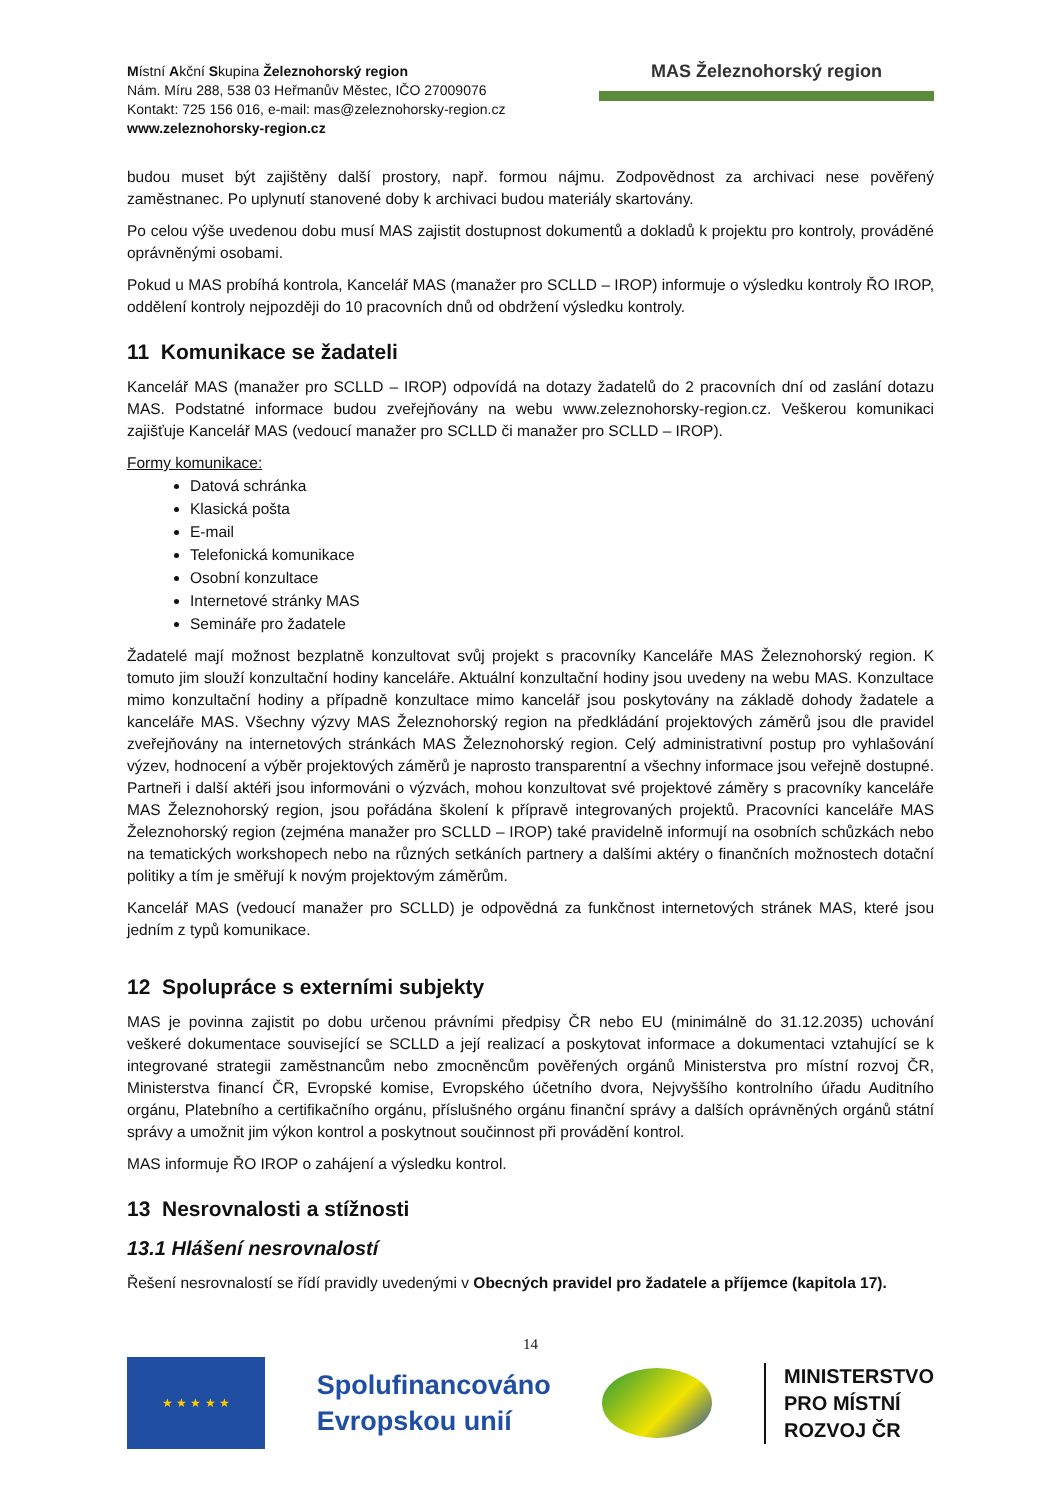Místní Akční Skupina Železnohorský region
Nám. Míru 288, 538 03 Heřmanův Městec, IČO 27009076
Kontakt: 725 156 016, e-mail: mas@zeleznohorsky-region.cz
www.zeleznohorsky-region.cz
MAS Železnohorský region
budou muset být zajištěny další prostory, např. formou nájmu. Zodpovědnost za archivaci nese pověřený zaměstnanec. Po uplynutí stanovené doby k archivaci budou materiály skartovány.
Po celou výše uvedenou dobu musí MAS zajistit dostupnost dokumentů a dokladů k projektu pro kontroly, prováděné oprávněnými osobami.
Pokud u MAS probíhá kontrola, Kancelář MAS (manažer pro SCLLD – IROP) informuje o výsledku kontroly ŘO IROP, oddělení kontroly nejpozději do 10 pracovních dnů od obdržení výsledku kontroly.
11 Komunikace se žadateli
Kancelář MAS (manažer pro SCLLD – IROP) odpovídá na dotazy žadatelů do 2 pracovních dní od zaslání dotazu MAS. Podstatné informace budou zveřejňovány na webu www.zeleznohorsky-region.cz. Veškerou komunikaci zajišťuje Kancelář MAS (vedoucí manažer pro SCLLD či manažer pro SCLLD – IROP).
Formy komunikace:
Datová schránka
Klasická pošta
E-mail
Telefonická komunikace
Osobní konzultace
Internetové stránky MAS
Semináře pro žadatele
Žadatelé mají možnost bezplatně konzultovat svůj projekt s pracovníky Kanceláře MAS Železnohorský region. K tomuto jim slouží konzultační hodiny kanceláře. Aktuální konzultační hodiny jsou uvedeny na webu MAS. Konzultace mimo konzultační hodiny a případně konzultace mimo kancelář jsou poskytovány na základě dohody žadatele a kanceláře MAS. Všechny výzvy MAS Železnohorský region na předkládání projektových záměrů jsou dle pravidel zveřejňovány na internetových stránkách MAS Železnohorský region. Celý administrativní postup pro vyhlašování výzev, hodnocení a výběr projektových záměrů je naprosto transparentní a všechny informace jsou veřejně dostupné. Partneři i další aktéři jsou informováni o výzvách, mohou konzultovat své projektové záměry s pracovníky kanceláře MAS Železnohorský region, jsou pořádána školení k přípravě integrovaných projektů. Pracovníci kanceláře MAS Železnohorský region (zejména manažer pro SCLLD – IROP) také pravidelně informují na osobních schůzkách nebo na tematických workshopech nebo na různých setkáních partnery a dalšími aktéry o finančních možnostech dotační politiky a tím je směřují k novým projektovým záměrům.
Kancelář MAS (vedoucí manažer pro SCLLD) je odpovědná za funkčnost internetových stránek MAS, které jsou jedním z typů komunikace.
12 Spolupráce s externími subjekty
MAS je povinna zajistit po dobu určenou právními předpisy ČR nebo EU (minimálně do 31.12.2035) uchování veškeré dokumentace související se SCLLD a její realizací a poskytovat informace a dokumentaci vztahující se k integrované strategii zaměstnancům nebo zmocněncům pověřených orgánů Ministerstva pro místní rozvoj ČR, Ministerstva financí ČR, Evropské komise, Evropského účetního dvora, Nejvyššího kontrolního úřadu Auditního orgánu, Platebního a certifikačního orgánu, příslušného orgánu finanční správy a dalších oprávněných orgánů státní správy a umožnit jim výkon kontrol a poskytnout součinnost při provádění kontrol.
MAS informuje ŘO IROP o zahájení a výsledku kontrol.
13 Nesrovnalosti a stížnosti
13.1 Hlášení nesrovnalostí
Řešení nesrovnalostí se řídí pravidly uvedenými v Obecných pravidel pro žadatele a příjemce (kapitola 17).
14
★ ★ ★ ★ ★
Spolufinancováno
Evropskou unií
MINISTERSTVO
PRO MÍSTNÍ
ROZVOJ ČR